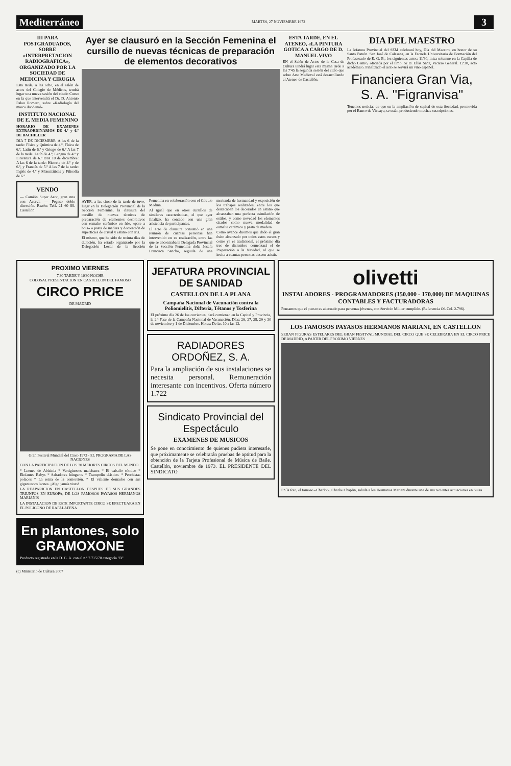Mediterráneo MARTES, 27 NOVIEMBRE 1973 3
III PARA POSTGRADUADOS, SOBRE «INTERPRETACION RADIOGRAFICA», ORGANIZADO POR LA SOCIEDAD DE MEDICINA Y CIRUGIA
Esta tarde, a las ocho, en el salón de actos del Colegio de Médicos, tendrá lugar una nueva sesión del citado Curso en la que intervendrá el Dr. D. Antonio Palau Romero, sobre «Radiología del marco duodenal».
INSTITUTO NACIONAL DE E. MEDIA FEMENINO
HORARIO DE EXAMENES EXTRAORDINARIOS DE 4.º y 6.º DE BACHILLER
DIA 7 DE DICIEMBRE: A las 6 de la tarde: Física y Química de 4.º, Física de 6.º, Latín de 6.º y Griego de 6.º A las 7 de la tarde: Latín de 4.º, Lengua de 4.º y Literatura de 6.º DIA 10 de diciembre: A las 6 de la tarde: Historia de 4.º y de 6.º, y Francés de 5.º A las 7 de la tarde: Inglés de 4.º y Matemáticas y Filisofía de 6.º
VENDO
— Camión Super Azor, gran ruta con Acervi. — Pegaso doble dirección. Razón: Telf. 21 60 88. Castellón
Ayer se clausuró en la Sección Femenina el cursillo de nuevas técnicas de preparación de elementos decorativos
AYER, a las cinco de la tarde de tuvo, lugar en la Delegación Provincial de la Sección Femenina, la clausura del cursillo de nuevas técnicas de preparación de elementos decorativos con esmalte cerámico en frío, «pate a bois» o pasta de madera y decoración de superficies de cristal y estaño con iris.
El mismo, que ha sido de treinta días de duración, ha estado organizado por la Delegación Local de la Sección Femenina en colaboración con el Círculo Medina.
Al igual que en otros cursillos de similares características, el que ayer finalizó, ha contado con una gran asistencia de participantes.
El acto de clausura consistió en una reunión de cuantas personas han intervenido en su realización, entre las que se encontraba la Delegada Provincial de la Sección Femenina doña Josefa Francisca Sancho, seguida de una merienda de hermandad y exposición de los trabajos realizados, entre los que destacaban los decorados en estaño que alcanzaban una perfecta asimilación de estilos, y como novedad los elementos citados como nueva modalidad de esmalte cerámico y pasta de madera.
Como avance diremos que dado el gran éxito alcanzado por todos estos cursos y como ya es tradicional, el próximo día tres de diciembre comenzará el de Preparación a la Navidad, al que se invita a cuantas personas deseen asistir.
ESTA TARDE, EN EL ATENEO, «LA PINTURA GOTICA A CARGO DE D. MANUEL VIVO
EN el Salón de Actos de la Casa de Cultura tendrá lugar esta misma tarde a las 7'45 la segunda sesión del ciclo que sobre Arte Medieval está desarrollando el Ateneo de Castellón.
DIA DEL MAESTRO
La Jefatura Provincial del SEM celebrará hoy, Día del Maestro, en honor de su Santo Patrón. San José de Calasanz, en la Escuela Universitaria de Formación del Profesorado de E. G. B., los siguientes actos: 11'30, misa solemne en la Capilla de dicho Centro, oficiada por el Ilmo. Sr D. Elías Sanz, Vicario General. 12'30, acto académico. Finalizado el acto se servirá un vino español.
Financiera Gran Via, S. A. "Figranvisa"
Tenemos noticias de que en la ampliación de capital de esta Sociedad, promovida por el Banco de Vizcaya, se están produciendo muchas suscripciones.
PROXIMO VIERNES
7'30 TARDE Y 10'30 NOCHE
COLOSAL PRESENTACION EN CASTELLON DEL FAMOSO
CIRCO PRICE
DE MADRID
Gran Festival Mundial del Circo 1973 · EL PROGRAMA DE LAS NACIONES
CON LA PARTICIPACION DE LOS 30 MEJORES CIRCOS DEL MUNDO
* Leones de Abisinia * Vertiginosos malabares * El caballo cómico * Elefantes Babys * Saltadores húngaros * Trampolín elástico. * Perchistas polacos * La reina de la contorsión. * El valiente domador con sus gigantescos leones. ¡Algo jamás visto!
LA REAPARICION EN CASTELLON DESPUES DE SUS GRANDES TRIUNFOS EN EUROPA, DE LOS FAMOSOS PAYASOS HERMANOS MARIANIS
LA INSTALACION DE ESTE IMPORTANTE CIRCO SE EFECTUARA EN EL POLIGONO DE RAFALAFENA
En plantones, solo GRAMOXONE
Producto registrado en la D. G. A. con el n.º 7.715/70 categoría "B"
JEFATURA PROVINCIAL DE SANIDAD
CASTELLON DE LA PLANA
Campaña Nacional de Vacunación contra la Poliomielitis, Difteria, Tétanos y Tosferina
El próximo día 26 de los corrientes, dará comienzo en la Capital y Provincia, la 2.ª Fase de la Campaña Nacional de Vacunación. Días: 26, 27, 28, 29 y 30 de noviembre y 1 de Diciembre. Horas: De las 10 a las 13.
RADIADORES ORDOÑEZ, S. A.
Para la ampliación de sus instalaciones se necesita personal. Remuneración interesante con incentivos. Oferta número 1.722
Sindicato Provincial del Espectáculo
EXAMENES DE MUSICOS
Se pone en conocimiento de quienes pudiera interesarle, que próximamente se celebrarán pruebas de aptitud para la obtención de la Tarjeta Profesional de Música de Baile. Castellón, noviembre de 1973. EL PRESIDENTE DEL SINDICATO
olivetti
INSTALADORES - PROGRAMADORES (150.000 - 170.000) DE MAQUINAS CONTABLES Y FACTURADORAS
Pensamos que el puesto es adecuado para personas jóvenes, con Servicio Militar cumplido. (Referencia Of. Col. 2.796).
LOS FAMOSOS PAYASOS HERMANOS MARIANI, EN CASTELLON
SERAN FIGURAS ESTELARES DEL GRAN FESTIVAL MUNDIAL DEL CIRCO QUE SE CELEBRARA EN EL CIRCO PRICE DE MADRID, A PARTIR DEL PROXIMO VIERNES
En la foto, el famoso «Charlot», Charlie Chaplin, saluda a los Hermanos Mariani durante una de sus recientes actuaciones en Suiza
(c) Ministerio de Cultura 2007